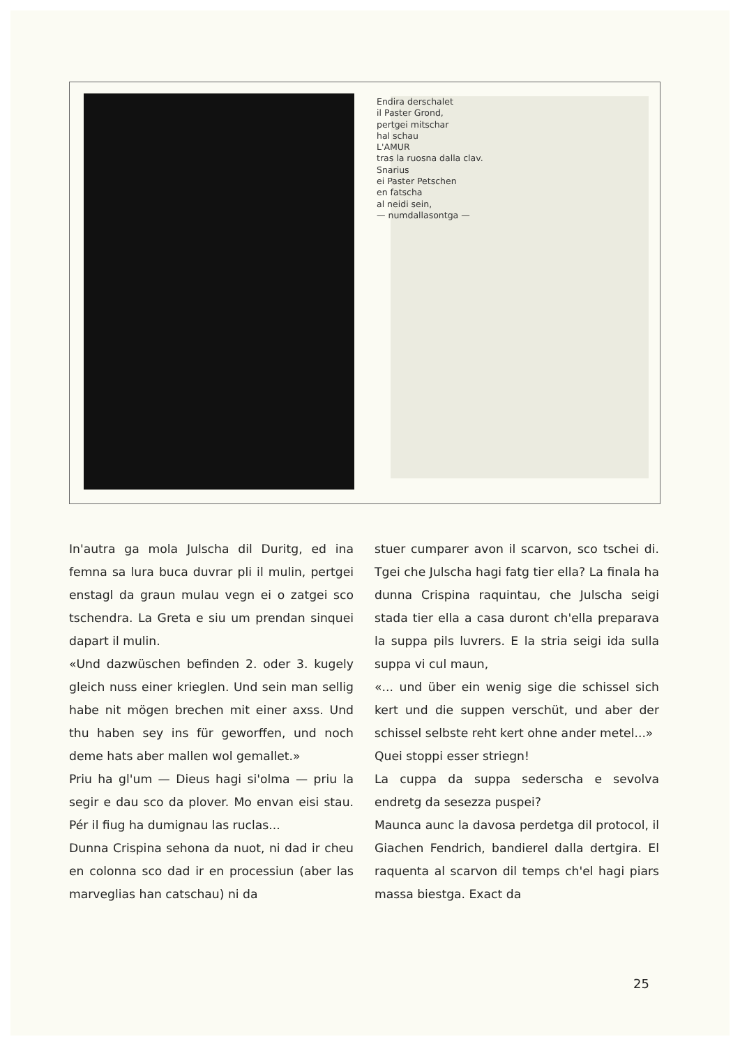Endira derschalet
il Paster Grond,
pertgei mitschar
hal schau
L'AMUR
tras la ruosna dalla clav.
Snarius
ei Paster Petschen
en fatscha
al neidi sein,
— numdallasontga —
In'autra ga mola Julscha dil Duritg, ed ina femna sa lura buca duvrar pli il mulin, pertgei enstagl da graun mulau vegn ei o zatgei sco tschendra. La Greta e siu um prendan sinquei dapart il mulin.
«Und dazwüschen befinden 2. oder 3. kugely gleich nuss einer krieglen. Und sein man sellig habe nit mögen brechen mit einer axss. Und thu haben sey ins für geworffen, und noch deme hats aber mallen wol gemallet.»
Priu ha gl'um — Dieus hagi si'olma — priu la segir e dau sco da plover. Mo envan eisi stau. Pér il fiug ha dumignau las ruclas...
Dunna Crispina sehona da nuot, ni dad ir cheu en colonna sco dad ir en processiun (aber las marveglias han catschau) ni da
stuer cumparer avon il scarvon, sco tschei di. Tgei che Julscha hagi fatg tier ella? La finala ha dunna Crispina raquintau, che Julscha seigi stada tier ella a casa duront ch'ella preparava la suppa pils luvrers. E la stria seigi ida sulla suppa vi cul maun,
«... und über ein wenig sige die schissel sich kert und die suppen verschüt, und aber der schissel selbste reht kert ohne ander metel...»
Quei stoppi esser striegn!
La cuppa da suppa sederscha e sevolva endretg da sesezza puspei?
Maunca aunc la davosa perdetga dil protocol, il Giachen Fendrich, bandierel dalla dertgira. El raquenta al scarvon dil temps ch'el hagi piars massa biestga. Exact da
25